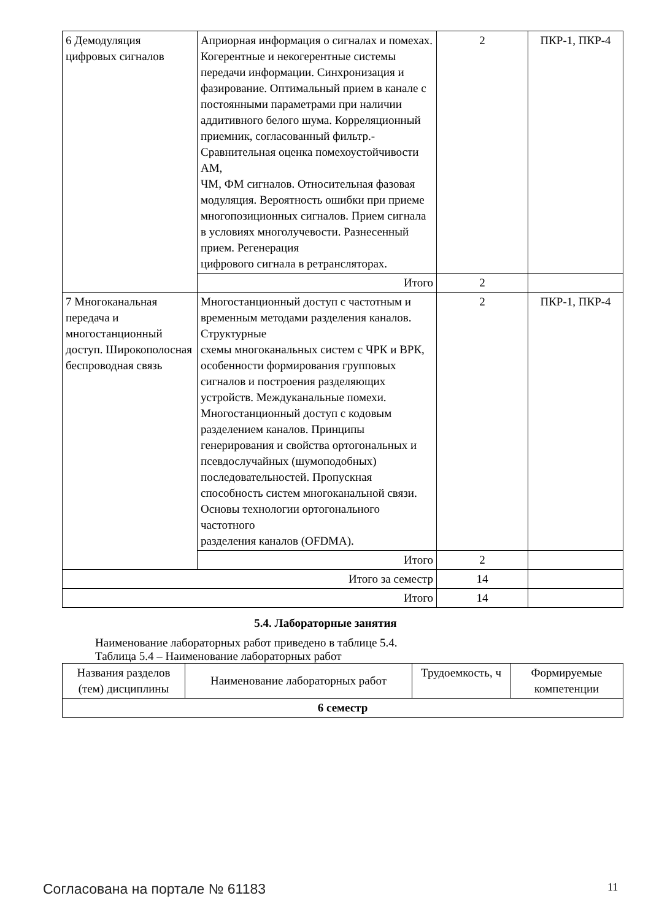| 6 Демодуляция цифровых сигналов | Априорная информация о сигналах и помехах. Когерентные и некогерентные системы передачи информации. Синхронизация и фазирование. Оптимальный прием в канале с постоянными параметрами при наличии аддитивного белого шума. Корреляционный приемник, согласованный фильтр.- Сравнительная оценка помехоустойчивости АМ, ЧМ, ФМ сигналов. Относительная фазовая модуляция. Вероятность ошибки при приеме многопозиционных сигналов. Прием сигнала в условиях многолучевости. Разнесенный прием. Регенерация цифрового сигнала в ретрансляторах. | 2 | ПКР-1, ПКР-4 |
| | Итого | 2 | |
| 7 Многоканальная передача и многостанционный доступ. Широкополосная беспроводная связь | Многостанционный доступ с частотным и временным методами разделения каналов. Структурные схемы многоканальных систем с ЧРК и ВРК, особенности формирования групповых сигналов и построения разделяющих устройств. Междуканальные помехи. Многостанционный доступ с кодовым разделением каналов. Принципы генерирования и свойства ортогональных и псевдослучайных (шумоподобных) последовательностей. Пропускная способность систем многоканальной связи. Основы технологии ортогонального частотного разделения каналов (OFDMA). | 2 | ПКР-1, ПКР-4 |
| | Итого | 2 | |
| Итого за семестр | | 14 | |
| Итого | | 14 | |
5.4. Лабораторные занятия
Наименование лабораторных работ приведено в таблице 5.4.
Таблица 5.4 – Наименование лабораторных работ
| Названия разделов (тем) дисциплины | Наименование лабораторных работ | Трудоемкость, ч | Формируемые компетенции |
| --- | --- | --- | --- |
| 6 семестр | | | |
Согласована на портале № 61183 11